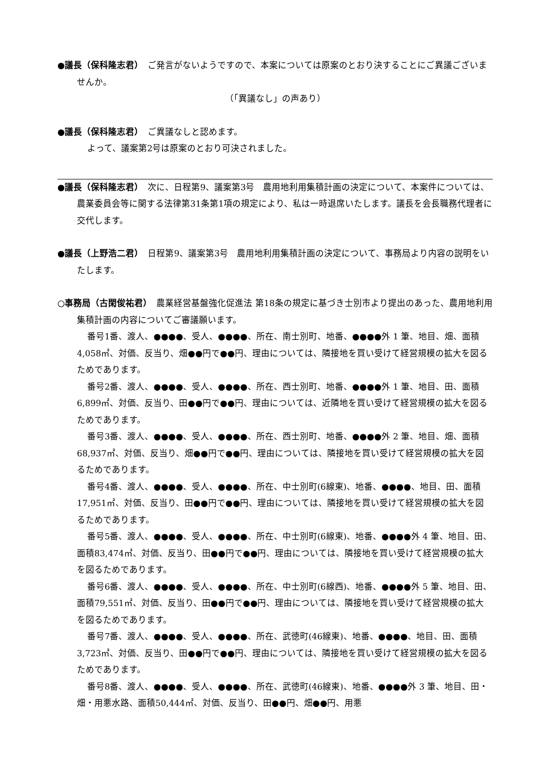●議長（保科隆志君）　ご発言がないようですので、本案については原案のとおり決することにご異議ございませんか。
（「異議なし」の声あり）
●議長（保科隆志君）　ご異議なしと認めます。
よって、議案第2号は原案のとおり可決されました。
●議長（保科隆志君）　次に、日程第9、議案第3号　農用地利用集積計画の決定について、本案件については、農業委員会等に関する法律第31条第1項の規定により、私は一時退席いたします。議長を会長職務代理者に交代します。
●議長（上野浩二君）　日程第9、議案第3号　農用地利用集積計画の決定について、事務局より内容の説明をいたします。
○事務局（古閑俊祐君）　農業経営基盤強化促進法 第18条の規定に基づき士別市より提出のあった、農用地利用集積計画の内容についてご審議願います。
番号1番、渡人、●●●●、受人、●●●●、所在、南士別町、地番、●●●●外 1 筆、地目、畑、面積4,058㎡、対価、反当り、畑●●円で●●円、理由については、隣接地を買い受けて経営規模の拡大を図るためであります。
番号2番、渡人、●●●●、受人、●●●●、所在、西士別町、地番、●●●●外 1 筆、地目、田、面積6,899㎡、対価、反当り、田●●円で●●円、理由については、近隣地を買い受けて経営規模の拡大を図るためであります。
番号3番、渡人、●●●●、受人、●●●●、所在、西士別町、地番、●●●●外 2 筆、地目、畑、面積68,937㎡、対価、反当り、畑●●円で●●円、理由については、隣接地を買い受けて経営規模の拡大を図るためであります。
番号4番、渡人、●●●●、受人、●●●●、所在、中士別町(6線東)、地番、●●●●、地目、田、面積17,951㎡、対価、反当り、田●●円で●●円、理由については、隣接地を買い受けて経営規模の拡大を図るためであります。
番号5番、渡人、●●●●、受人、●●●●、所在、中士別町(6線東)、地番、●●●●外 4 筆、地目、田、面積83,474㎡、対価、反当り、田●●円で●●円、理由については、隣接地を買い受けて経営規模の拡大を図るためであります。
番号6番、渡人、●●●●、受人、●●●●、所在、中士別町(6線西)、地番、●●●●外 5 筆、地目、田、面積79,551㎡、対価、反当り、田●●円で●●円、理由については、隣接地を買い受けて経営規模の拡大を図るためであります。
番号7番、渡人、●●●●、受人、●●●●、所在、武徳町(46線東)、地番、●●●●、地目、田、面積3,723㎡、対価、反当り、田●●円で●●円、理由については、隣接地を買い受けて経営規模の拡大を図るためであります。
番号8番、渡人、●●●●、受人、●●●●、所在、武徳町(46線東)、地番、●●●●外 3 筆、地目、田・畑・用悪水路、面積50,444㎡、対価、反当り、田●●円、畑●●円、用悪